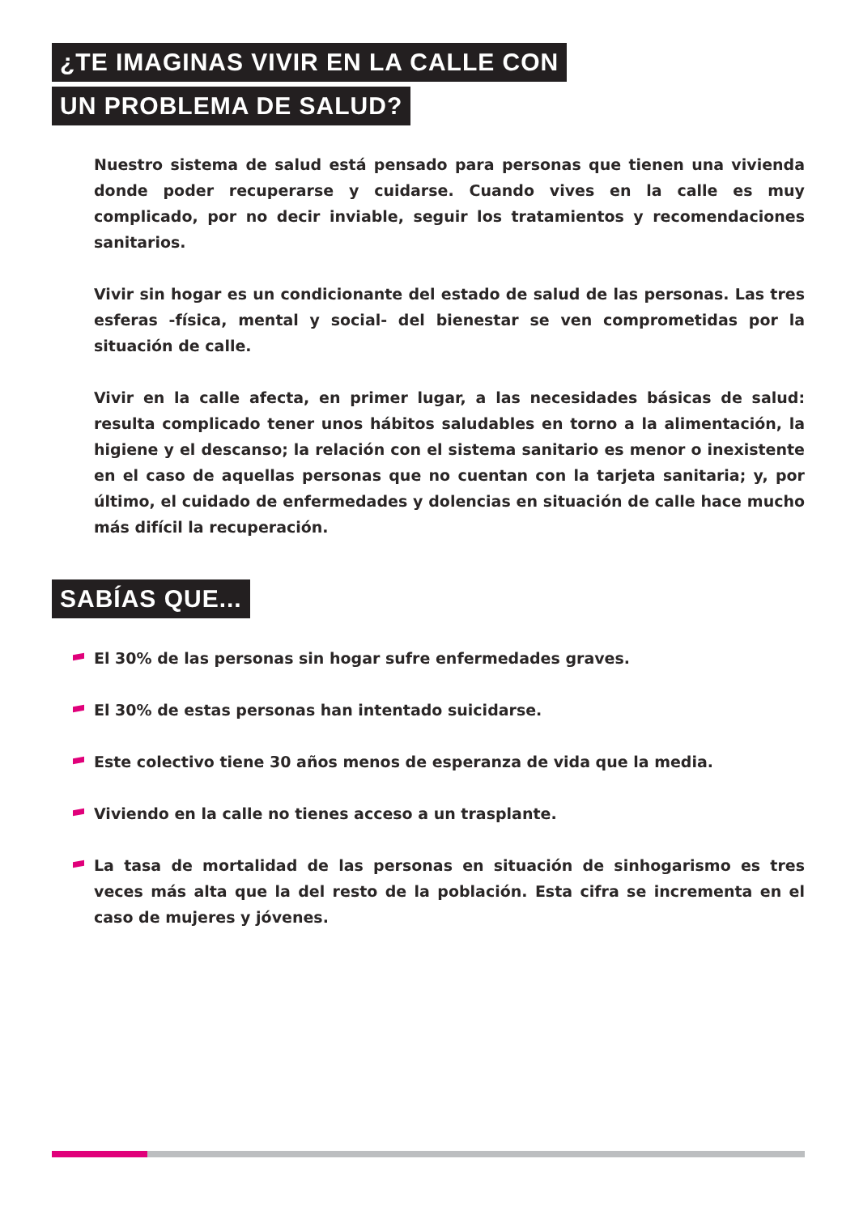¿TE IMAGINAS VIVIR EN LA CALLE CON
UN PROBLEMA DE SALUD?
Nuestro sistema de salud está pensado para personas que tienen una vivienda donde poder recuperarse y cuidarse. Cuando vives en la calle es muy complicado, por no decir inviable, seguir los tratamientos y recomendaciones sanitarios.
Vivir sin hogar es un condicionante del estado de salud de las personas. Las tres esferas -física, mental y social- del bienestar se ven comprometidas por la situación de calle.
Vivir en la calle afecta, en primer lugar, a las necesidades básicas de salud: resulta complicado tener unos hábitos saludables en torno a la alimentación, la higiene y el descanso; la relación con el sistema sanitario es menor o inexistente en el caso de aquellas personas que no cuentan con la tarjeta sanitaria; y, por último, el cuidado de enfermedades y dolencias en situación de calle hace mucho más difícil la recuperación.
SABÍAS QUE...
El 30% de las personas sin hogar sufre enfermedades graves.
El 30% de estas personas han intentado suicidarse.
Este colectivo tiene 30 años menos de esperanza de vida que la media.
Viviendo en la calle no tienes acceso a un trasplante.
La tasa de mortalidad de las personas en situación de sinhogarismo es tres veces más alta que la del resto de la población. Esta cifra se incrementa en el caso de mujeres y jóvenes.